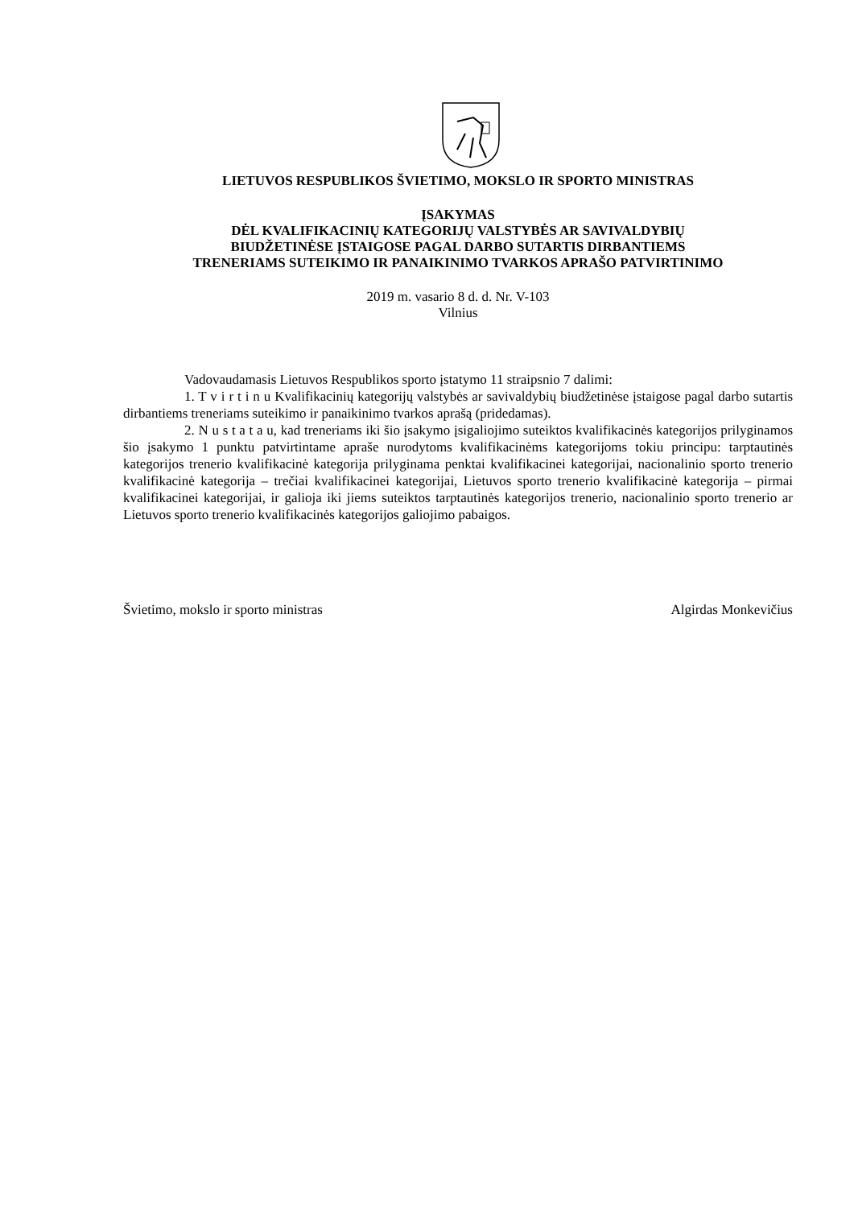LIETUVOS RESPUBLIKOS ŠVIETIMO, MOKSLO IR SPORTO MINISTRAS
ĮSAKYMAS
DĖL KVALIFIKACINIŲ KATEGORIJŲ VALSTYBĖS AR SAVIVALDYBIŲ
BIUDŽETINĖSE ĮSTAIGOSE PAGAL DARBO SUTARTIS DIRBANTIEMS
TRENERIAMS SUTEIKIMO IR PANAIKINIMO TVARKOS APRAŠO PATVIRTINIMO
2019 m. vasario 8 d. d. Nr. V-103
Vilnius
Vadovaudamasis Lietuvos Respublikos sporto įstatymo 11 straipsnio 7 dalimi:
1. T v i r t i n u Kvalifikacinių kategorijų valstybės ar savivaldybių biudžetinėse įstaigose pagal darbo sutartis dirbantiems treneriams suteikimo ir panaikinimo tvarkos aprašą (pridedamas).
2. N u s t a t a u, kad treneriams iki šio įsakymo įsigaliojimo suteiktos kvalifikacinės kategorijos prilyginamos šio įsakymo 1 punktu patvirtintame apraše nurodytoms kvalifikacinėms kategorijoms tokiu principu: tarptautinės kategorijos trenerio kvalifikacinė kategorija prilyginama penktai kvalifikacinei kategorijai, nacionalinio sporto trenerio kvalifikacinė kategorija – trečiai kvalifikacinei kategorijai, Lietuvos sporto trenerio kvalifikacinė kategorija – pirmai kvalifikacinei kategorijai, ir galioja iki jiems suteiktos tarptautinės kategorijos trenerio, nacionalinio sporto trenerio ar Lietuvos sporto trenerio kvalifikacinės kategorijos galiojimo pabaigos.
Švietimo, mokslo ir sporto ministras Algirdas Monkevičius